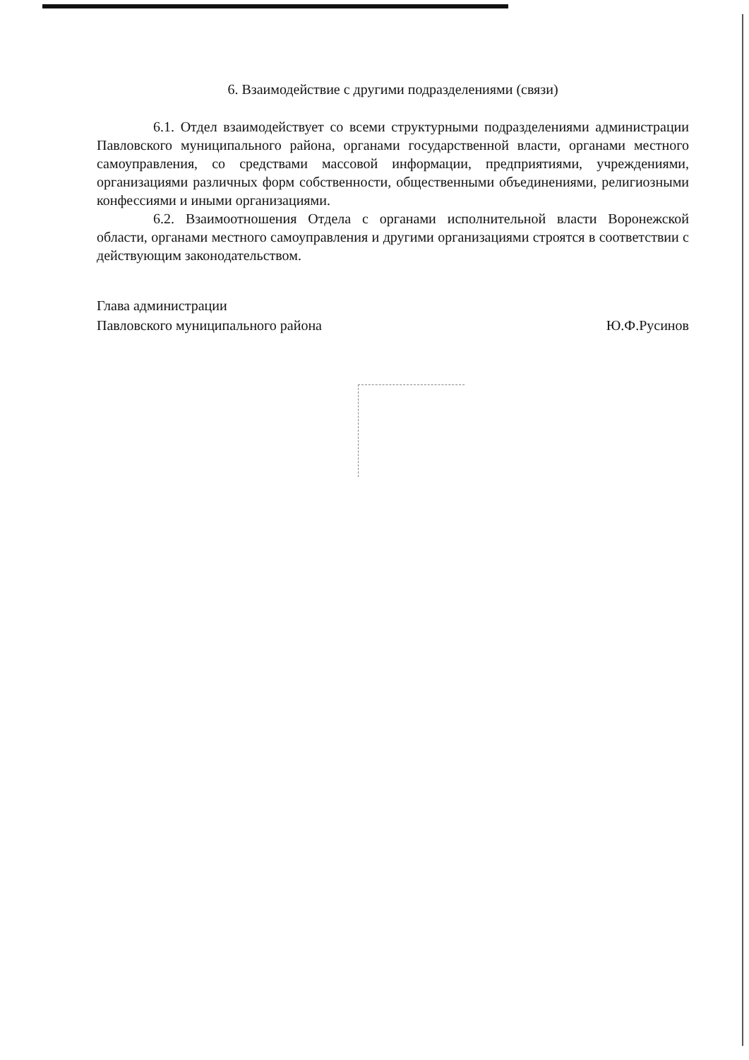6. Взаимодействие с другими подразделениями (связи)
6.1. Отдел взаимодействует со всеми структурными подразделениями администрации Павловского муниципального района, органами государственной власти, органами местного самоуправления, со средствами массовой информации, предприятиями, учреждениями, организациями различных форм собственности, общественными объединениями, религиозными конфессиями и иными организациями.
6.2. Взаимоотношения Отдела с органами исполнительной власти Воронежской области, органами местного самоуправления и другими организациями строятся в соответствии с действующим законодательством.
Глава администрации
Павловского муниципального района
Ю.Ф.Русинов